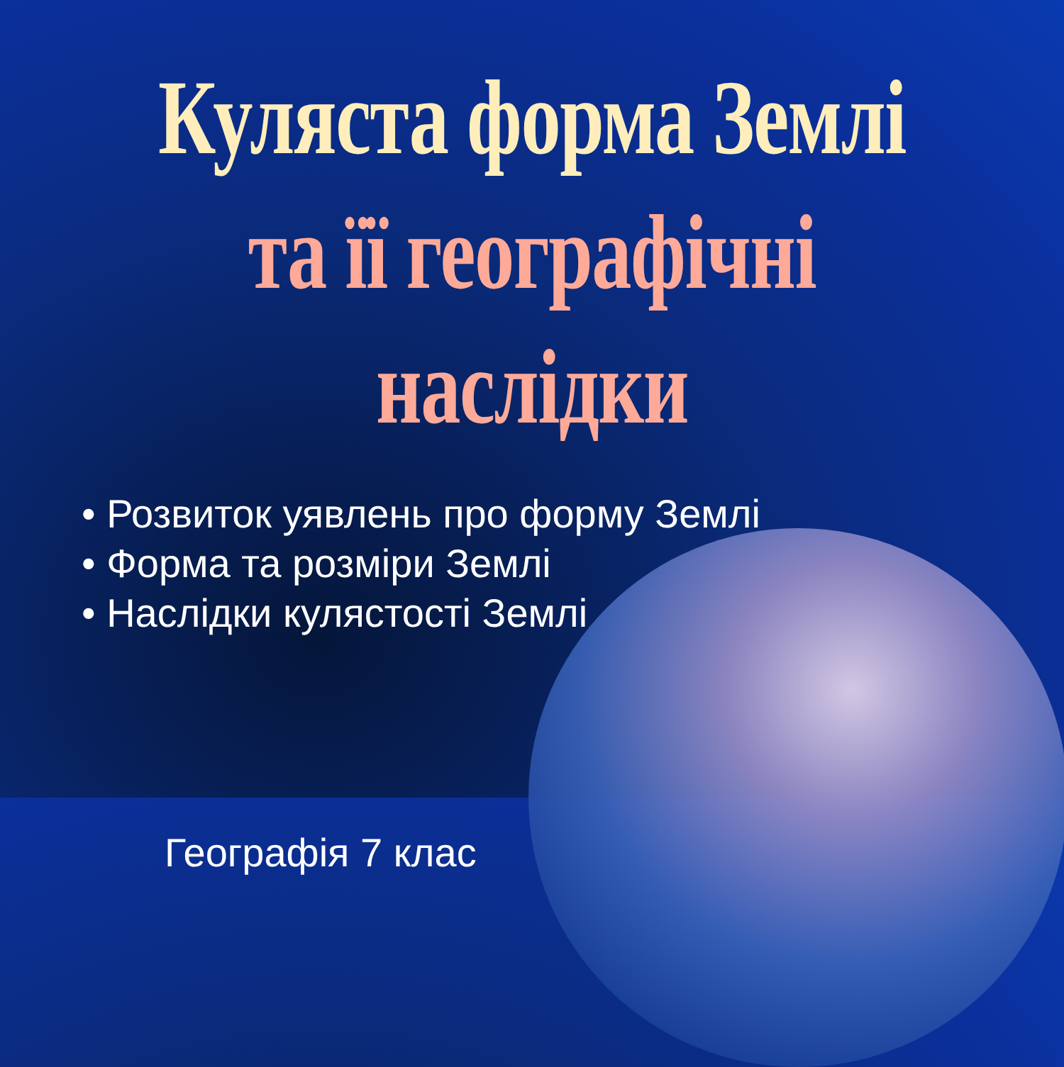Куляста форма Землі
та її географічні наслідки
• Розвиток уявлень про форму Землі
• Форма та розміри Землі
• Наслідки кулястості Землі
Географія 7 клас